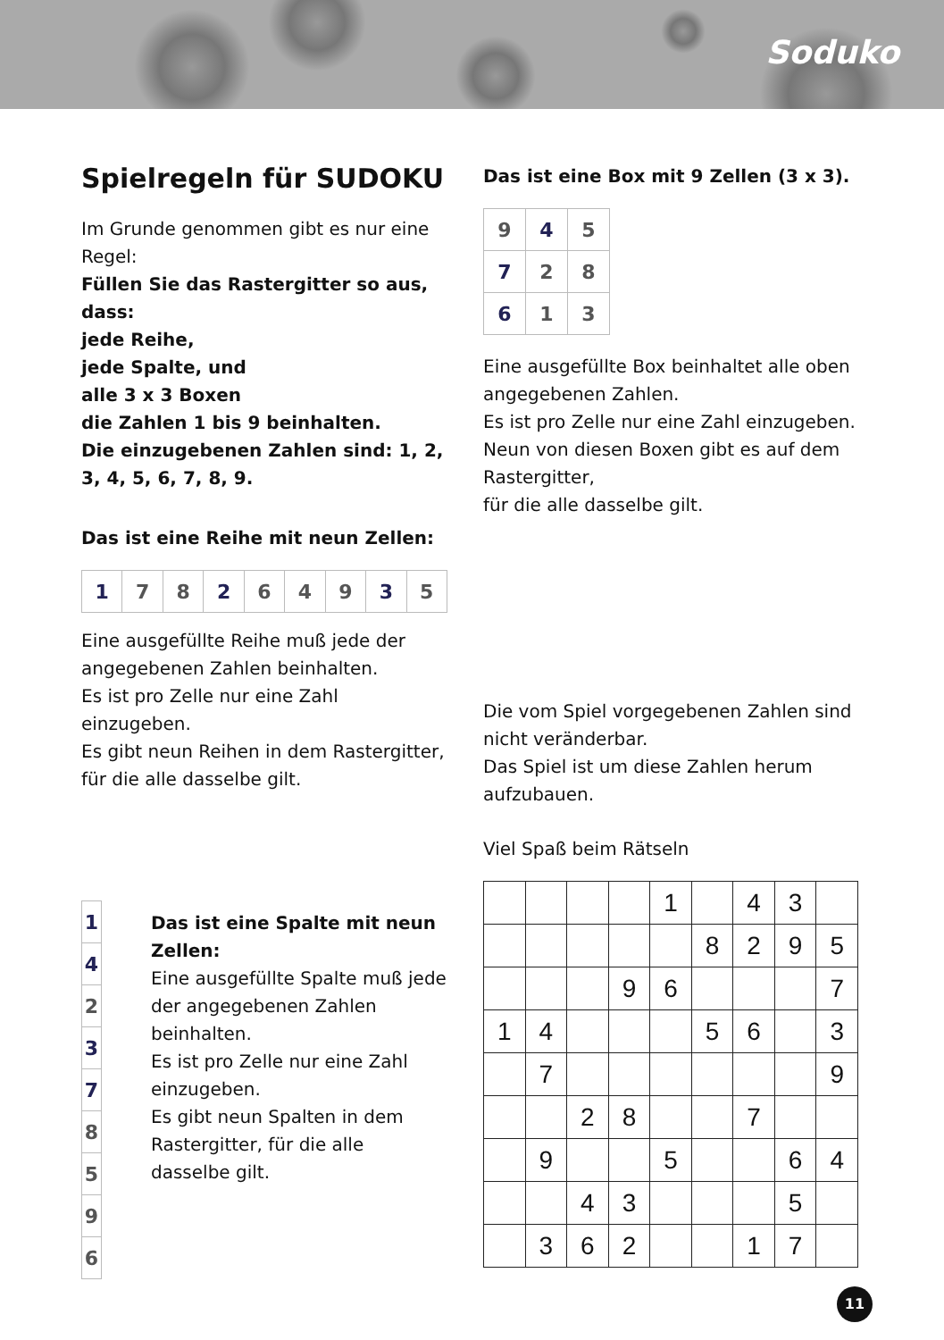Soduko
Spielregeln für SUDOKU
Im Grunde genommen gibt es nur eine Regel:
Füllen Sie das Rastergitter so aus, dass:
jede Reihe,
jede Spalte, und
alle 3 x 3 Boxen
die Zahlen 1 bis 9 beinhalten.
Die einzugebenen Zahlen sind: 1, 2, 3, 4, 5, 6, 7, 8, 9.
Das ist eine Reihe mit neun Zellen:
| 1 | 7 | 8 | 2 | 6 | 4 | 9 | 3 | 5 |
Eine ausgefüllte Reihe muß jede der angegebenen Zahlen beinhalten.
Es ist pro Zelle nur eine Zahl einzugeben.
Es gibt neun Reihen in dem Rastergitter, für die alle dasselbe gilt.
| 1 |
| 4 |
| 2 |
| 3 |
| 7 |
| 8 |
| 5 |
| 9 |
| 6 |
Das ist eine Spalte mit neun Zellen:
Eine ausgefüllte Spalte muß jede der angegebenen Zahlen beinhalten.
Es ist pro Zelle nur eine Zahl einzugeben.
Es gibt neun Spalten in dem Rastergitter, für die alle dasselbe gilt.
Das ist eine Box mit 9 Zellen (3 x 3).
| 9 | 4 | 5 |
| 7 | 2 | 8 |
| 6 | 1 | 3 |
Eine ausgefüllte Box beinhaltet alle oben angegebenen Zahlen.
Es ist pro Zelle nur eine Zahl einzugeben.
Neun von diesen Boxen gibt es auf dem Rastergitter,
für die alle dasselbe gilt.
Die vom Spiel vorgegebenen Zahlen sind nicht veränderbar.
Das Spiel ist um diese Zahlen herum aufzubauen.
Viel Spaß beim Rätseln
| | | | | 1 | | 4 | 3 | |
| | | | | | 8 | 2 | 9 | 5 |
| | | | 9 | 6 | | | | 7 |
| 1 | 4 | | | | 5 | 6 | | 3 |
| | 7 | | | | | | | 9 |
| | | 2 | 8 | | | 7 | | |
| | 9 | | | 5 | | | 6 | 4 |
| | | 4 | 3 | | | | 5 | |
| | 3 | 6 | 2 | | | 1 | 7 | |
11